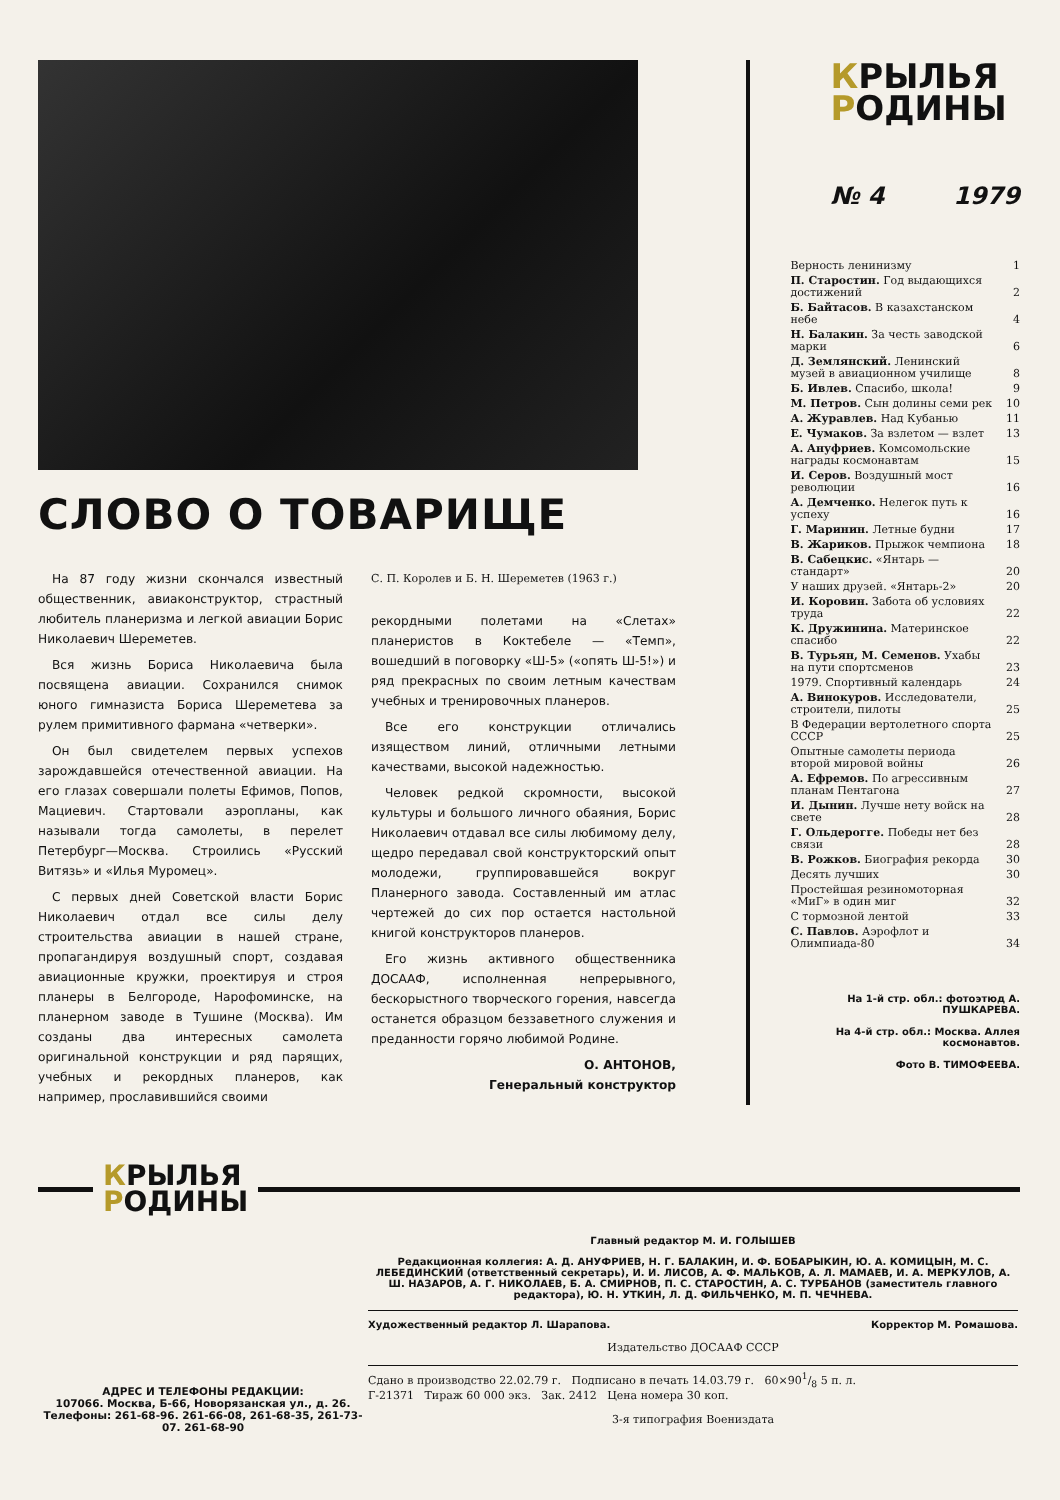СЛОВО О ТОВАРИЩЕ
На 87 году жизни скончался известный общественник, авиаконструктор, страстный любитель планеризма и легкой авиации Борис Николаевич Шереметев.
Вся жизнь Бориса Николаевича была посвящена авиации. Сохранился снимок юного гимназиста Бориса Шереметева за рулем примитивного фармана «четверки».
Он был свидетелем первых успехов зарождавшейся отечественной авиации. На его глазах совершали полеты Ефимов, Попов, Мациевич. Стартовали аэропланы, как называли тогда самолеты, в перелет Петербург—Москва. Строились «Русский Витязь» и «Илья Муромец».
С первых дней Советской власти Борис Николаевич отдал все силы делу строительства авиации в нашей стране, пропагандируя воздушный спорт, создавая авиационные кружки, проектируя и строя планеры в Белгороде, Нарофоминске, на планерном заводе в Тушине (Москва). Им созданы два интересных самолета оригинальной конструкции и ряд парящих, учебных и рекордных планеров, как например, прославившийся своими
С. П. Королев и Б. Н. Шереметев (1963 г.)
рекордными полетами на «Слетах» планеристов в Коктебеле — «Темп», вошедший в поговорку «Ш-5» («опять Ш-5!») и ряд прекрасных по своим летным качествам учебных и тренировочных планеров.
Все его конструкции отличались изяществом линий, отличными летными качествами, высокой надежностью.
Человек редкой скромности, высокой культуры и большого личного обаяния, Борис Николаевич отдавал все силы любимому делу, щедро передавал свой конструкторский опыт молодежи, группировавшейся вокруг Планерного завода. Составленный им атлас чертежей до сих пор остается настольной книгой конструкторов планеров.
Его жизнь активного общественника ДОСААФ, исполненная непрерывного, бескорыстного творческого горения, навсегда останется образцом беззаветного служения и преданности горячо любимой Родине.
О. АНТОНОВ,
Генеральный конструктор
КРЫЛЬЯ
РОДИНЫ
№ 4 1979
| Верность ленинизму | 1 |
| П. Старостин. Год выдающихся достижений | 2 |
| Б. Байтасов. В казахстанском небе | 4 |
| Н. Балакин. За честь заводской марки | 6 |
| Д. Землянский. Ленинский музей в авиационном училище | 8 |
| Б. Ивлев. Спасибо, школа! | 9 |
| М. Петров. Сын долины семи рек | 10 |
| А. Журавлев. Над Кубанью | 11 |
| Е. Чумаков. За взлетом — взлет | 13 |
| А. Ануфриев. Комсомольские награды космонавтам | 15 |
| И. Серов. Воздушный мост революции | 16 |
| А. Демченко. Нелегок путь к успеху | 16 |
| Г. Маринин. Летные будни | 17 |
| В. Жариков. Прыжок чемпиона | 18 |
| В. Сабецкис. «Янтарь — стандарт» | 20 |
| У наших друзей. «Янтарь-2» | 20 |
| И. Коровин. Забота об условиях труда | 22 |
| К. Дружинина. Материнское спасибо | 22 |
| В. Турьян, М. Семенов. Ухабы на пути спортсменов | 23 |
| 1979. Спортивный календарь | 24 |
| А. Винокуров. Исследователи, строители, пилоты | 25 |
| В Федерации вертолетного спорта СССР | 25 |
| Опытные самолеты периода второй мировой войны | 26 |
| А. Ефремов. По агрессивным планам Пентагона | 27 |
| И. Дынин. Лучше нету войск на свете | 28 |
| Г. Ольдерогге. Победы нет без связи | 28 |
| В. Рожков. Биография рекорда | 30 |
| Десять лучших | 30 |
| Простейшая резиномоторная «МиГ» в один миг | 32 |
| С тормозной лентой | 33 |
| С. Павлов. Аэрофлот и Олимпиада-80 | 34 |
На 1-й стр. обл.: фотоэтюд А. ПУШКАРЕВА.
На 4-й стр. обл.: Москва. Аллея космонавтов.
Фото В. ТИМОФЕЕВА.
КРЫЛЬЯ
РОДИНЫ
АДРЕС И ТЕЛЕФОНЫ РЕДАКЦИИ:
107066. Москва, Б-66, Новорязанская ул., д. 26. Телефоны: 261-68-96. 261-66-08, 261-68-35, 261-73-07. 261-68-90
Главный редактор М. И. ГОЛЫШЕВ
Редакционная коллегия: А. Д. АНУФРИЕВ, Н. Г. БАЛАКИН, И. Ф. БОБАРЫКИН, Ю. А. КОМИЦЫН, М. С. ЛЕБЕДИНСКИЙ (ответственный секретарь), И. И. ЛИСОВ, А. Ф. МАЛЬКОВ, А. Л. МАМАЕВ, И. А. МЕРКУЛОВ, А. Ш. НАЗАРОВ, А. Г. НИКОЛАЕВ, Б. А. СМИРНОВ, П. С. СТАРОСТИН, А. С. ТУРБАНОВ (заместитель главного редактора), Ю. Н. УТКИН, Л. Д. ФИЛЬЧЕНКО, М. П. ЧЕЧНЕВА.
Художественный редактор Л. Шарапова. Корректор М. Ромашова.
Издательство ДОСААФ СССР
Сдано в производство 22.02.79 г. Подписано в печать 14.03.79 г. 60×901/8 5 п. л.
Г-21371 Тираж 60 000 экз. Зак. 2412 Цена номера 30 коп.
3-я типография Воениздата